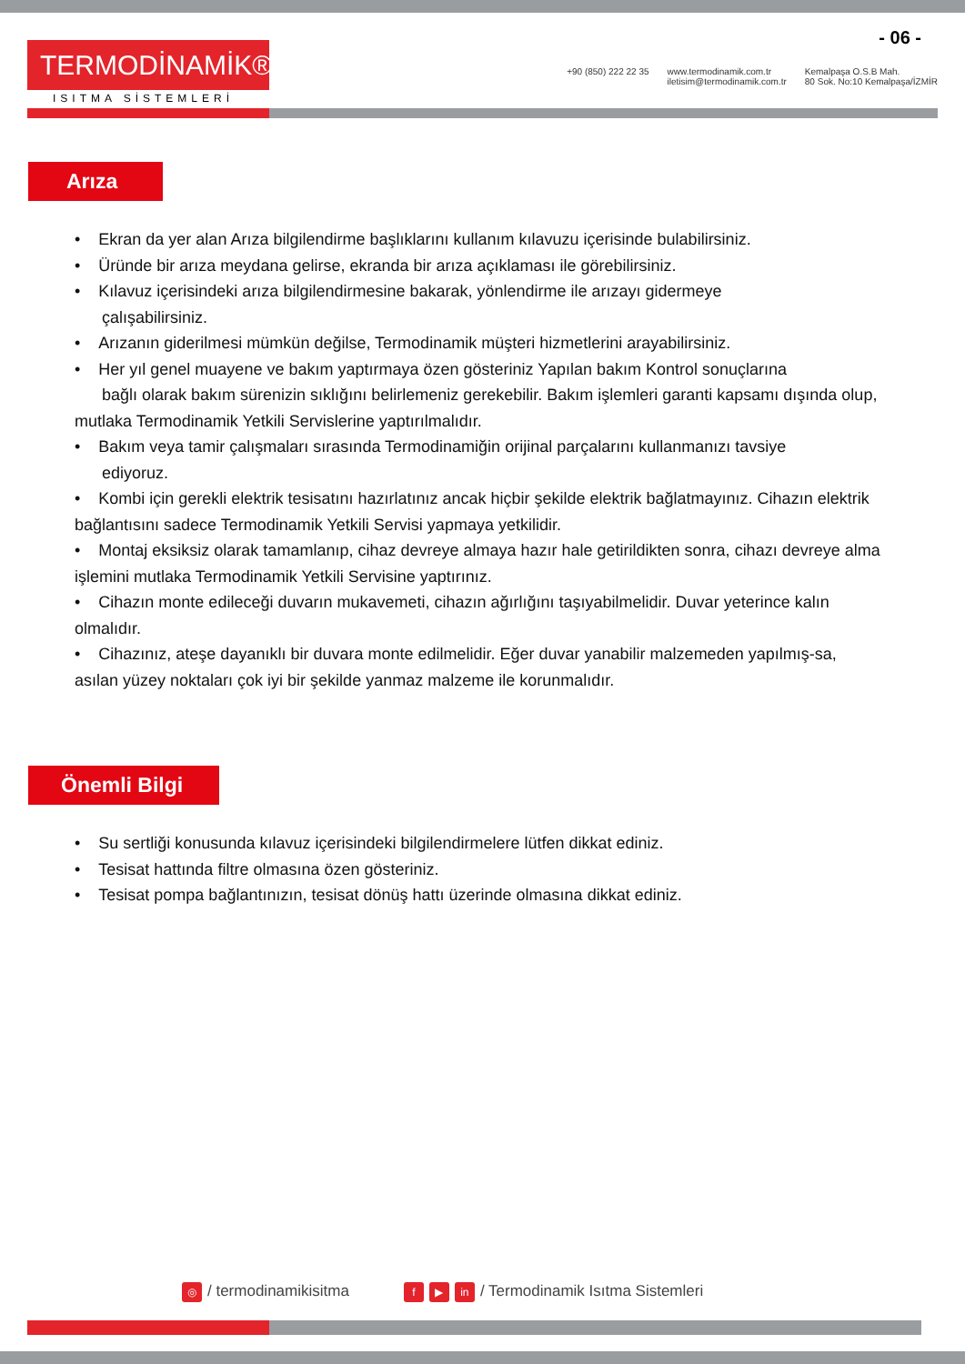- 06 -
TERMODİNAMİK®
ISITMA SİSTEMLERİ
+90 (850) 222 22 35 www.termodinamik.com.tr
iletisim@termodinamik.com.tr
Kemalpaşa O.S.B Mah.
80 Sok. No:10 Kemalpaşa/İZMİR
Arıza
• Ekran da yer alan Arıza bilgilendirme başlıklarını kullanım kılavuzu içerisinde bulabilirsiniz.
• Üründe bir arıza meydana gelirse, ekranda bir arıza açıklaması ile görebilirsiniz.
• Kılavuz içerisindeki arıza bilgilendirmesine bakarak, yönlendirme ile arızayı gidermeye
çalışabilirsiniz.
• Arızanın giderilmesi mümkün değilse, Termodinamik müşteri hizmetlerini arayabilirsiniz.
• Her yıl genel muayene ve bakım yaptırmaya özen gösteriniz Yapılan bakım Kontrol sonuçlarına
bağlı olarak bakım sürenizin sıklığını belirlemeniz gerekebilir. Bakım işlemleri garanti kapsamı dışında olup, mutlaka Termodinamik Yetkili Servislerine yaptırılmalıdır.
• Bakım veya tamir çalışmaları sırasında Termodinamiğin orijinal parçalarını kullanmanızı tavsiye
ediyoruz.
• Kombi için gerekli elektrik tesisatını hazırlatınız ancak hiçbir şekilde elektrik bağlatmayınız. Cihazın elektrik bağlantısını sadece Termodinamik Yetkili Servisi yapmaya yetkilidir.
• Montaj eksiksiz olarak tamamlanıp, cihaz devreye almaya hazır hale getirildikten sonra, cihazı devreye alma işlemini mutlaka Termodinamik Yetkili Servisine yaptırınız.
• Cihazın monte edileceği duvarın mukavemeti, cihazın ağırlığını taşıyabilmelidir. Duvar yeterince kalın olmalıdır.
• Cihazınız, ateşe dayanıklı bir duvara monte edilmelidir. Eğer duvar yanabilir malzemeden yapılmış-sa, asılan yüzey noktaları çok iyi bir şekilde yanmaz malzeme ile korunmalıdır.
Önemli Bilgi
• Su sertliği konusunda kılavuz içerisindeki bilgilendirmelere lütfen dikkat ediniz.
• Tesisat hattında filtre olmasına özen gösteriniz.
• Tesisat pompa bağlantınızın, tesisat dönüş hattı üzerinde olmasına dikkat ediniz.
◎ / termodinamikisitma
f ▶ in / Termodinamik Isıtma Sistemleri